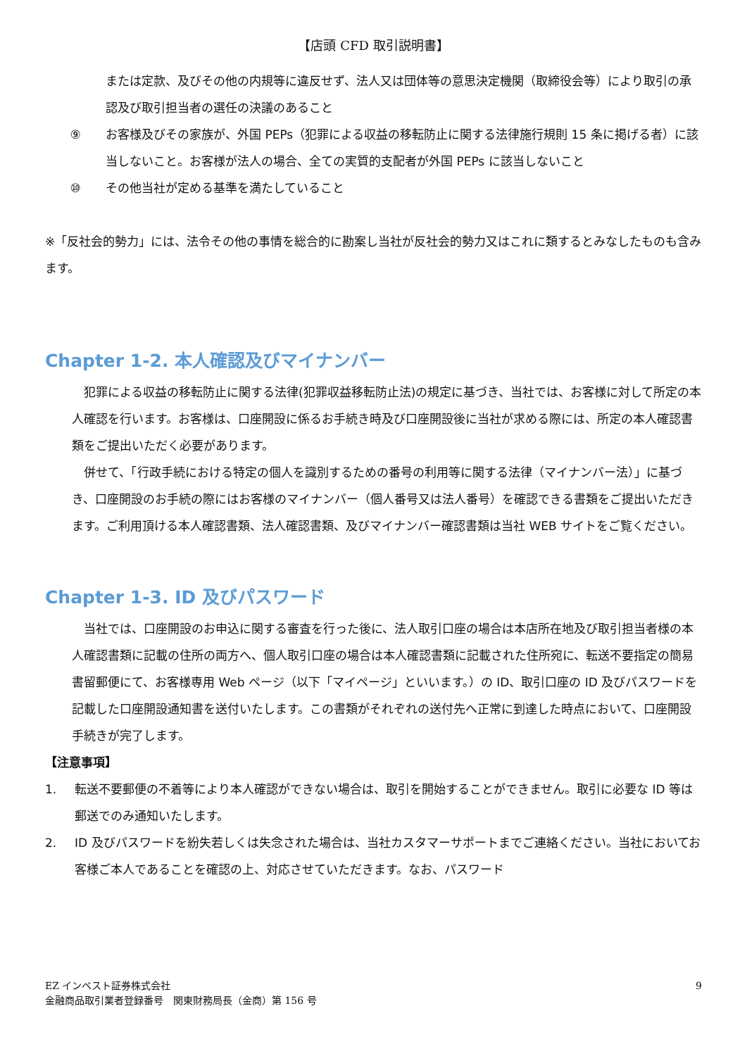【店頭 CFD 取引説明書】
または定款、及びその他の内規等に違反せず、法人又は団体等の意思決定機関（取締役会等）により取引の承認及び取引担当者の選任の決議のあること
⑨ お客様及びその家族が、外国 PEPs（犯罪による収益の移転防止に関する法律施行規則 15 条に掲げる者）に該当しないこと。お客様が法人の場合、全ての実質的支配者が外国 PEPs に該当しないこと
⑩ その他当社が定める基準を満たしていること
※「反社会的勢力」には、法令その他の事情を総合的に勘案し当社が反社会的勢力又はこれに類するとみなしたものも含みます。
Chapter 1-2. 本人確認及びマイナンバー
　犯罪による収益の移転防止に関する法律(犯罪収益移転防止法)の規定に基づき、当社では、お客様に対して所定の本人確認を行います。お客様は、口座開設に係るお手続き時及び口座開設後に当社が求める際には、所定の本人確認書類をご提出いただく必要があります。
　併せて、「行政手続における特定の個人を識別するための番号の利用等に関する法律（マイナンバー法）」に基づき、口座開設のお手続の際にはお客様のマイナンバー（個人番号又は法人番号）を確認できる書類をご提出いただきます。ご利用頂ける本人確認書類、法人確認書類、及びマイナンバー確認書類は当社 WEB サイトをご覧ください。
Chapter 1-3. ID 及びパスワード
　当社では、口座開設のお申込に関する審査を行った後に、法人取引口座の場合は本店所在地及び取引担当者様の本人確認書類に記載の住所の両方へ、個人取引口座の場合は本人確認書類に記載された住所宛に、転送不要指定の簡易書留郵便にて、お客様専用 Web ページ（以下「マイページ」といいます。）の ID、取引口座の ID 及びパスワードを記載した口座開設通知書を送付いたします。この書類がそれぞれの送付先へ正常に到達した時点において、口座開設手続きが完了します。
【注意事項】
1. 転送不要郵便の不着等により本人確認ができない場合は、取引を開始することができません。取引に必要な ID 等は郵送でのみ通知いたします。
2. ID 及びパスワードを紛失若しくは失念された場合は、当社カスタマーサポートまでご連絡ください。当社においてお客様ご本人であることを確認の上、対応させていただきます。なお、パスワード
EZ インベスト証券株式会社
金融商品取引業者登録番号　関東財務局長（金商）第 156 号
9